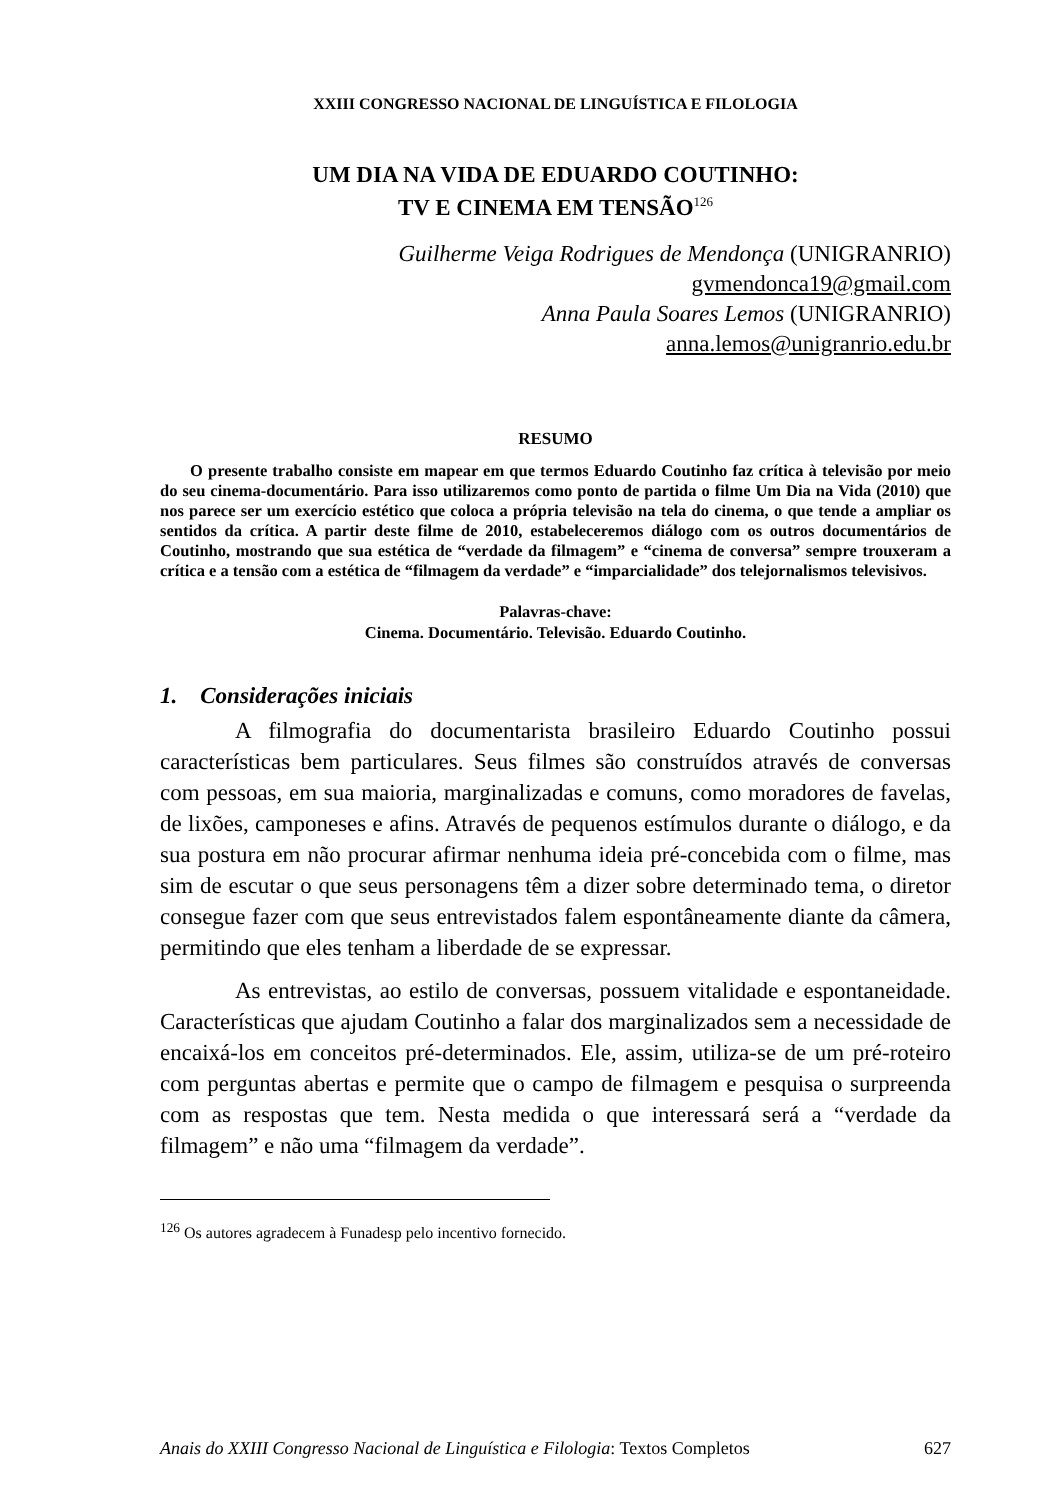XXIII CONGRESSO NACIONAL DE LINGUÍSTICA E FILOLOGIA
UM DIA NA VIDA DE EDUARDO COUTINHO:
TV E CINEMA EM TENSÃO<sup>126</sup>
Guilherme Veiga Rodrigues de Mendonça (UNIGRANRIO)
gvmendonca19@gmail.com
Anna Paula Soares Lemos (UNIGRANRIO)
anna.lemos@unigranrio.edu.br
RESUMO
O presente trabalho consiste em mapear em que termos Eduardo Coutinho faz crítica à televisão por meio do seu cinema-documentário. Para isso utilizaremos como ponto de partida o filme Um Dia na Vida (2010) que nos parece ser um exercício estético que coloca a própria televisão na tela do cinema, o que tende a ampliar os sentidos da crítica. A partir deste filme de 2010, estabeleceremos diálogo com os outros documentários de Coutinho, mostrando que sua estética de “verdade da filmagem” e “cinema de conversa” sempre trouxeram a crítica e a tensão com a estética de “filmagem da verdade” e “imparcialidade” dos telejornalismos televisivos.
Palavras-chave:
Cinema. Documentário. Televisão. Eduardo Coutinho.
1. Considerações iniciais
A filmografia do documentarista brasileiro Eduardo Coutinho possui características bem particulares. Seus filmes são construídos através de conversas com pessoas, em sua maioria, marginalizadas e comuns, como moradores de favelas, de lixões, camponeses e afins. Através de pequenos estímulos durante o diálogo, e da sua postura em não procurar afirmar nenhuma ideia pré-concebida com o filme, mas sim de escutar o que seus personagens têm a dizer sobre determinado tema, o diretor consegue fazer com que seus entrevistados falem espontâneamente diante da câmera, permitindo que eles tenham a liberdade de se expressar.
As entrevistas, ao estilo de conversas, possuem vitalidade e espontaneidade. Características que ajudam Coutinho a falar dos marginalizados sem a necessidade de encaixá-los em conceitos pré-determinados. Ele, assim, utiliza-se de um pré-roteiro com perguntas abertas e permite que o campo de filmagem e pesquisa o surpreenda com as respostas que tem. Nesta medida o que interessará será a “verdade da filmagem” e não uma “filmagem da verdade”.
<sup>126</sup> Os autores agradecem à Funadesp pelo incentivo fornecido.
Anais do XXIII Congresso Nacional de Linguística e Filologia: Textos Completos 627